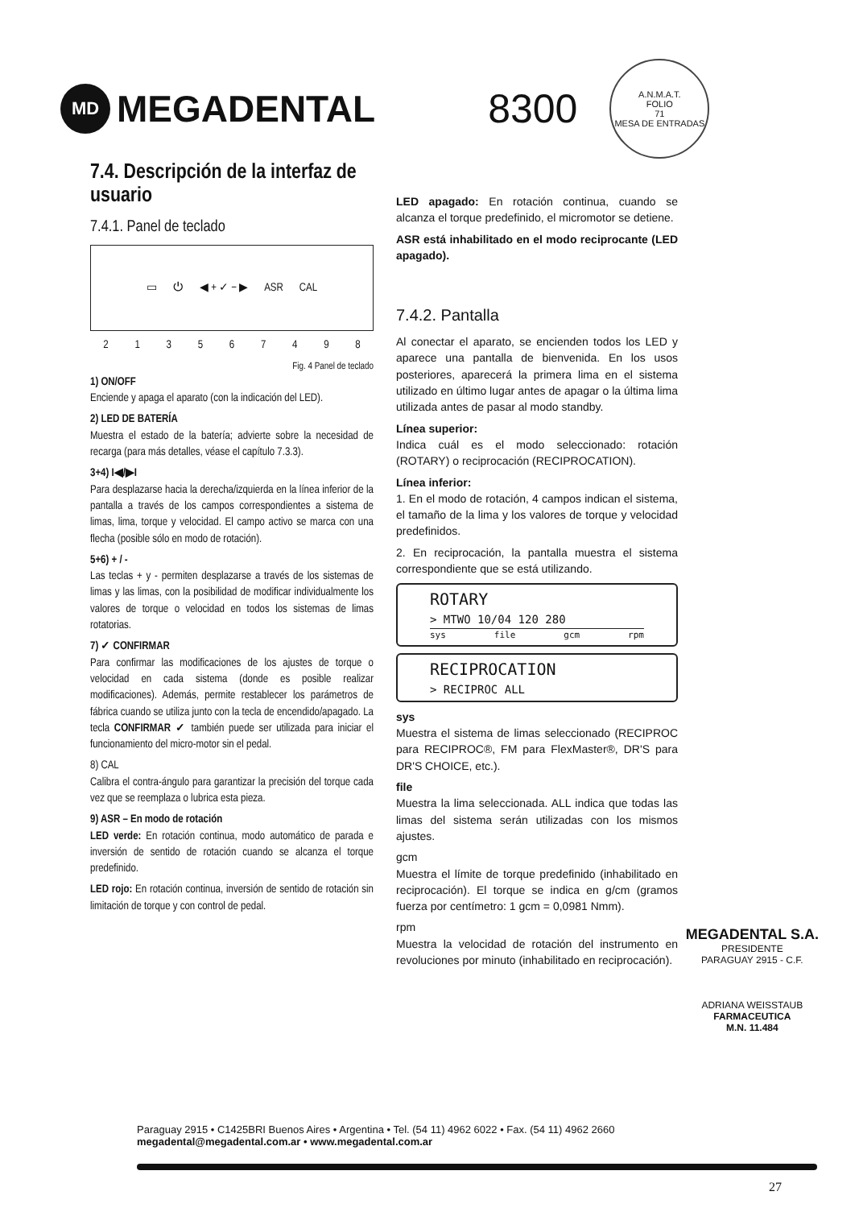MD
MEGADENTAL
8300
A.N.M.A.T.
FOLIO
71
MESA DE ENTRADAS
7.4. Descripción de la interfaz de usuario
7.4.1. Panel de teclado
▭ ⏻ ◀ + ✓ − ▶ ASR CAL
2 1 3 5 6 7 4 9 8
Fig. 4 Panel de teclado
1) ON/OFF
Enciende y apaga el aparato (con la indicación del LED).
2) LED DE BATERÍA
Muestra el estado de la batería; advierte sobre la necesidad de recarga (para más detalles, véase el capítulo 7.3.3).
3+4) I◀/▶I
Para desplazarse hacia la derecha/izquierda en la línea inferior de la pantalla a través de los campos correspondientes a sistema de limas, lima, torque y velocidad. El campo activo se marca con una flecha (posible sólo en modo de rotación).
5+6) + / -
Las teclas + y - permiten desplazarse a través de los sistemas de limas y las limas, con la posibilidad de modificar individualmente los valores de torque o velocidad en todos los sistemas de limas rotatorias.
7) ✓ CONFIRMAR
Para confirmar las modificaciones de los ajustes de torque o velocidad en cada sistema (donde es posible realizar modificaciones). Además, permite restablecer los parámetros de fábrica cuando se utiliza junto con la tecla de encendido/apagado. La tecla CONFIRMAR ✓ también puede ser utilizada para iniciar el funcionamiento del micro-motor sin el pedal.
8) CAL
Calibra el contra-ángulo para garantizar la precisión del torque cada vez que se reemplaza o lubrica esta pieza.
9) ASR – En modo de rotación
LED verde: En rotación continua, modo automático de parada e inversión de sentido de rotación cuando se alcanza el torque predefinido.
LED rojo: En rotación continua, inversión de sentido de rotación sin limitación de torque y con control de pedal.
LED apagado: En rotación continua, cuando se alcanza el torque predefinido, el micromotor se detiene.
ASR está inhabilitado en el modo reciprocante (LED apagado).
7.4.2. Pantalla
Al conectar el aparato, se encienden todos los LED y aparece una pantalla de bienvenida. En los usos posteriores, aparecerá la primera lima en el sistema utilizado en último lugar antes de apagar o la última lima utilizada antes de pasar al modo standby.
Línea superior:
Indica cuál es el modo seleccionado: rotación (ROTARY) o reciprocación (RECIPROCATION).
Línea inferior:
1. En el modo de rotación, 4 campos indican el sistema, el tamaño de la lima y los valores de torque y velocidad predefinidos.
2. En reciprocación, la pantalla muestra el sistema correspondiente que se está utilizando.
ROTARY
> MTWO 10/04 120 280
sys file gcm rpm
RECIPROCATION
> RECIPROC ALL
sys
Muestra el sistema de limas seleccionado (RECIPROC para RECIPROC®, FM para FlexMaster®, DR'S para DR'S CHOICE, etc.).
file
Muestra la lima seleccionada. ALL indica que todas las limas del sistema serán utilizadas con los mismos ajustes.
gcm
Muestra el límite de torque predefinido (inhabilitado en reciprocación). El torque se indica en g/cm (gramos fuerza por centímetro: 1 gcm = 0,0981 Nmm).
rpm
Muestra la velocidad de rotación del instrumento en revoluciones por minuto (inhabilitado en reciprocación).
MEGADENTAL S.A.
PRESIDENTE
PARAGUAY 2915 - C.F.
ADRIANA WEISSTAUB
FARMACEUTICA
M.N. 11.484
Paraguay 2915 • C1425BRI Buenos Aires • Argentina • Tel. (54 11) 4962 6022 • Fax. (54 11) 4962 2660
megadental@megadental.com.ar • www.megadental.com.ar
27